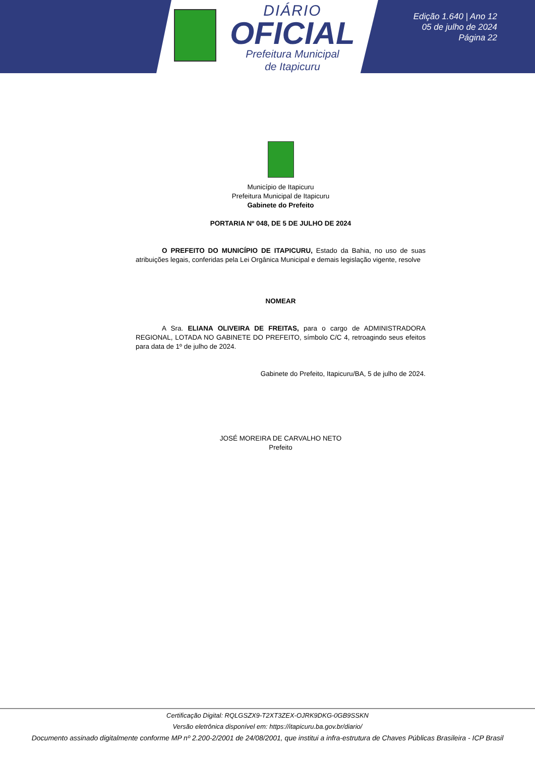DIÁRIO
OFICIAL
Prefeitura Municipal
de Itapicuru
Edição 1.640 | Ano 12
05 de julho de 2024
Página 22
Município de Itapicuru
Prefeitura Municipal de Itapicuru
Gabinete do Prefeito
PORTARIA Nº 048, DE 5 DE JULHO DE 2024
O PREFEITO DO MUNICÍPIO DE ITAPICURU, Estado da Bahia, no uso de suas atribuições legais, conferidas pela Lei Orgânica Municipal e demais legislação vigente, resolve
NOMEAR
A Sra. ELIANA OLIVEIRA DE FREITAS, para o cargo de ADMINISTRADORA REGIONAL, LOTADA NO GABINETE DO PREFEITO, símbolo C/C 4, retroagindo seus efeitos para data de 1º de julho de 2024.
Gabinete do Prefeito, Itapicuru/BA, 5 de julho de 2024.
JOSÉ MOREIRA DE CARVALHO NETO
Prefeito
Certificação Digital: RQLGSZX9-T2XT3ZEX-OJRK9DKG-0GB9SSKN
Versão eletrônica disponível em: https://itapicuru.ba.gov.br/diario/
Documento assinado digitalmente conforme MP nº 2.200-2/2001 de 24/08/2001, que institui a infra-estrutura de Chaves Públicas Brasileira - ICP Brasil